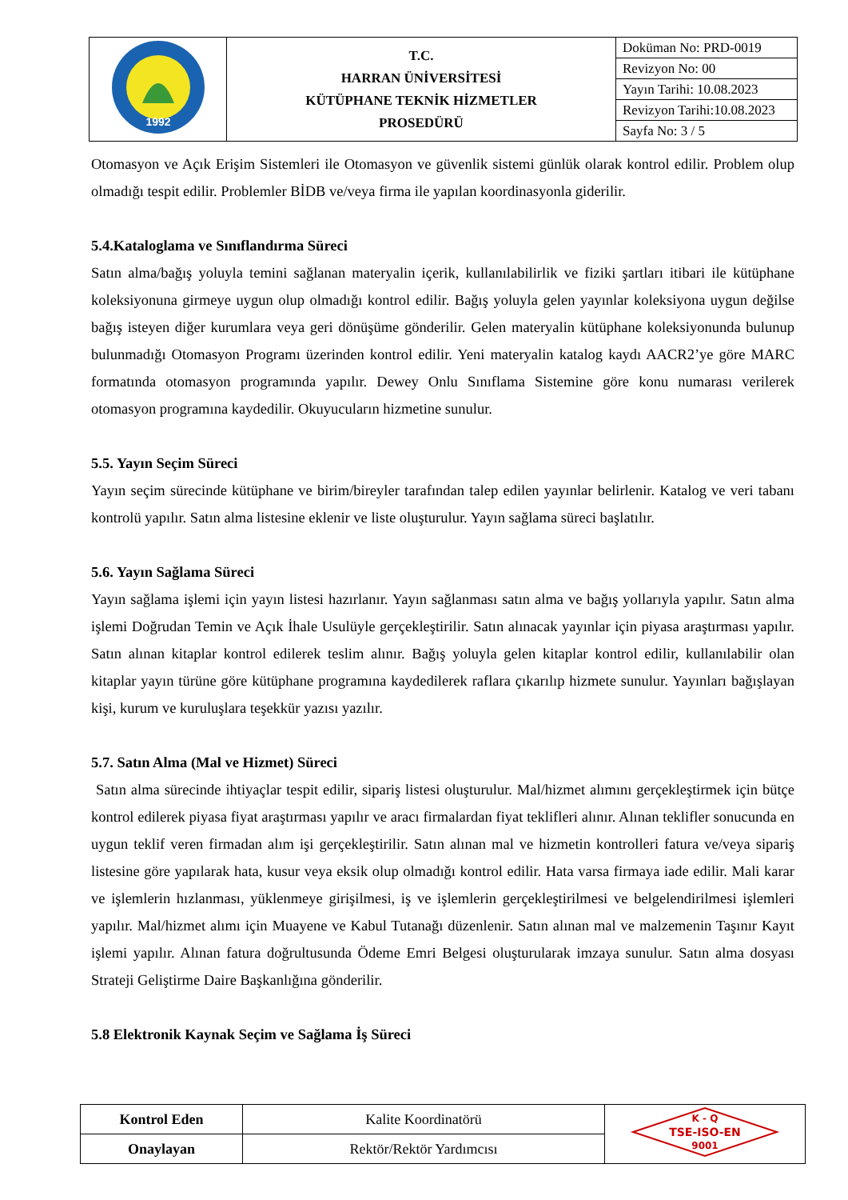| 1992 | T.C. HARRAN ÜNİVERSİTESİ KÜTÜPHANE TEKNİK HİZMETLER PROSEDÜRÜ | Doküman No: PRD-0019 |
| | | Revizyon No: 00 |
| | | Yayın Tarihi: 10.08.2023 |
| | | Revizyon Tarihi:10.08.2023 |
| | | Sayfa No: 3 / 5 |
Otomasyon ve Açık Erişim Sistemleri ile Otomasyon ve güvenlik sistemi günlük olarak kontrol edilir. Problem olup olmadığı tespit edilir. Problemler BİDB ve/veya firma ile yapılan koordinasyonla giderilir.
5.4.Kataloglama ve Sınıflandırma Süreci
Satın alma/bağış yoluyla temini sağlanan materyalin içerik, kullanılabilirlik ve fiziki şartları itibari ile kütüphane koleksiyonuna girmeye uygun olup olmadığı kontrol edilir. Bağış yoluyla gelen yayınlar koleksiyona uygun değilse bağış isteyen diğer kurumlara veya geri dönüşüme gönderilir. Gelen materyalin kütüphane koleksiyonunda bulunup bulunmadığı Otomasyon Programı üzerinden kontrol edilir. Yeni materyalin katalog kaydı AACR2’ye göre MARC formatında otomasyon programında yapılır. Dewey Onlu Sınıflama Sistemine göre konu numarası verilerek otomasyon programına kaydedilir. Okuyucuların hizmetine sunulur.
5.5. Yayın Seçim Süreci
Yayın seçim sürecinde kütüphane ve birim/bireyler tarafından talep edilen yayınlar belirlenir. Katalog ve veri tabanı kontrolü yapılır. Satın alma listesine eklenir ve liste oluşturulur. Yayın sağlama süreci başlatılır.
5.6. Yayın Sağlama Süreci
Yayın sağlama işlemi için yayın listesi hazırlanır. Yayın sağlanması satın alma ve bağış yollarıyla yapılır. Satın alma işlemi Doğrudan Temin ve Açık İhale Usulüyle gerçekleştirilir. Satın alınacak yayınlar için piyasa araştırması yapılır. Satın alınan kitaplar kontrol edilerek teslim alınır. Bağış yoluyla gelen kitaplar kontrol edilir, kullanılabilir olan kitaplar yayın türüne göre kütüphane programına kaydedilerek raflara çıkarılıp hizmete sunulur. Yayınları bağışlayan kişi, kurum ve kuruluşlara teşekkür yazısı yazılır.
5.7. Satın Alma (Mal ve Hizmet) Süreci
Satın alma sürecinde ihtiyaçlar tespit edilir, sipariş listesi oluşturulur. Mal/hizmet alımını gerçekleştirmek için bütçe kontrol edilerek piyasa fiyat araştırması yapılır ve aracı firmalardan fiyat teklifleri alınır. Alınan teklifler sonucunda en uygun teklif veren firmadan alım işi gerçekleştirilir. Satın alınan mal ve hizmetin kontrolleri fatura ve/veya sipariş listesine göre yapılarak hata, kusur veya eksik olup olmadığı kontrol edilir. Hata varsa firmaya iade edilir. Mali karar ve işlemlerin hızlanması, yüklenmeye girişilmesi, iş ve işlemlerin gerçekleştirilmesi ve belgelendirilmesi işlemleri yapılır. Mal/hizmet alımı için Muayene ve Kabul Tutanağı düzenlenir. Satın alınan mal ve malzemenin Taşınır Kayıt işlemi yapılır. Alınan fatura doğrultusunda Ödeme Emri Belgesi oluşturularak imzaya sunulur. Satın alma dosyası Strateji Geliştirme Daire Başkanlığına gönderilir.
5.8 Elektronik Kaynak Seçim ve Sağlama İş Süreci
| Kontrol Eden | Kalite Koordinatörü | K - Q TSE-ISO-EN 9001 |
| Onaylayan | Rektör/Rektör Yardımcısı | |